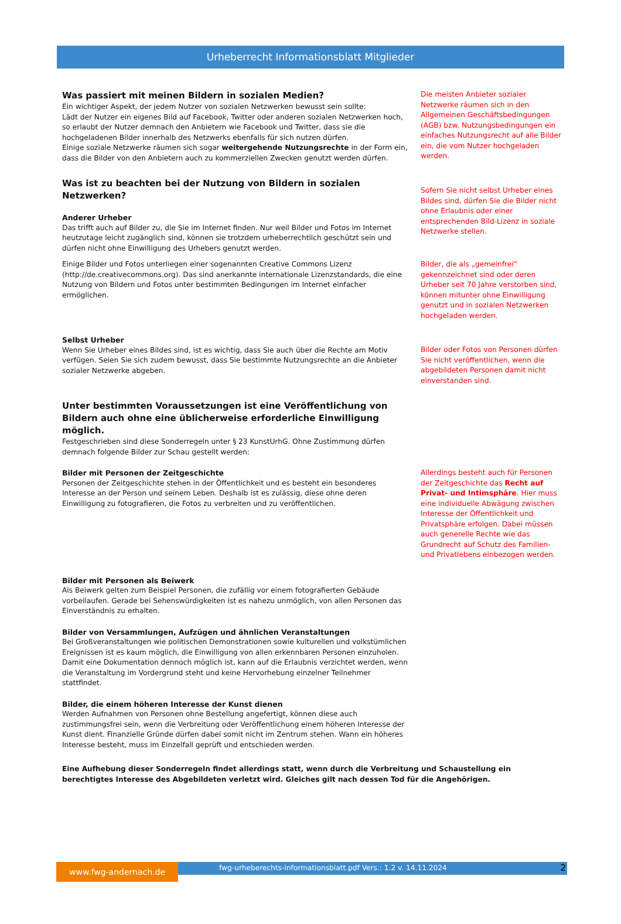Urheberrecht Informationsblatt Mitglieder
Was passiert mit meinen Bildern in sozialen Medien?
Ein wichtiger Aspekt, der jedem Nutzer von sozialen Netzwerken bewusst sein sollte:
Lädt der Nutzer ein eigenes Bild auf Facebook, Twitter oder anderen sozialen Netzwerken hoch, so erlaubt der Nutzer demnach den Anbietern wie Facebook und Twitter, dass sie die hochgeladenen Bilder innerhalb des Netzwerks ebenfalls für sich nutzen dürfen.
Einige soziale Netzwerke räumen sich sogar weitergehende Nutzungsrechte in der Form ein, dass die Bilder von den Anbietern auch zu kommerziellen Zwecken genutzt werden dürfen.
Die meisten Anbieter sozialer Netzwerke räumen sich in den Allgemeinen Geschäftsbedingungen (AGB) bzw. Nutzungsbedingungen ein einfaches Nutzungsrecht auf alle Bilder ein, die vom Nutzer hochgeladen werden.
Was ist zu beachten bei der Nutzung von Bildern in sozialen Netzwerken?
Anderer Urheber
Das trifft auch auf Bilder zu, die Sie im Internet finden. Nur weil Bilder und Fotos im Internet heutzutage leicht zugänglich sind, können sie trotzdem urheberrechtlich geschützt sein und dürfen nicht ohne Einwilligung des Urhebers genutzt werden.
Sofern Sie nicht selbst Urheber eines Bildes sind, dürfen Sie die Bilder nicht ohne Erlaubnis oder einer entsprechenden Bild-Lizenz in soziale Netzwerke stellen.
Einige Bilder und Fotos unterliegen einer sogenannten Creative Commons Lizenz (http://de.creativecommons.org). Das sind anerkannte internationale Lizenzstandards, die eine Nutzung von Bildern und Fotos unter bestimmten Bedingungen im Internet einfacher ermöglichen.
Bilder, die als „gemeinfrei“ gekennzeichnet sind oder deren Urheber seit 70 Jahre verstorben sind, können mitunter ohne Einwilligung genutzt und in sozialen Netzwerken hochgeladen werden.
Selbst Urheber
Wenn Sie Urheber eines Bildes sind, ist es wichtig, dass Sie auch über die Rechte am Motiv verfügen. Seien Sie sich zudem bewusst, dass Sie bestimmte Nutzungsrechte an die Anbieter sozialer Netzwerke abgeben.
Bilder oder Fotos von Personen dürfen Sie nicht veröffentlichen, wenn die abgebildeten Personen damit nicht einverstanden sind.
Unter bestimmten Voraussetzungen ist eine Veröffentlichung von Bildern auch ohne eine üblicherweise erforderliche Einwilligung möglich.
Festgeschrieben sind diese Sonderregeln unter § 23 KunstUrhG. Ohne Zustimmung dürfen demnach folgende Bilder zur Schau gestellt werden:
Bilder mit Personen der Zeitgeschichte
Personen der Zeitgeschichte stehen in der Öffentlichkeit und es besteht ein besonderes Interesse an der Person und seinem Leben. Deshalb ist es zulässig, diese ohne deren Einwilligung zu fotografieren, die Fotos zu verbreiten und zu veröffentlichen.
Allerdings besteht auch für Personen der Zeitgeschichte das Recht auf Privat- und Intimsphäre. Hier muss eine individuelle Abwägung zwischen Interesse der Öffentlichkeit und Privatsphäre erfolgen. Dabei müssen auch generelle Rechte wie das Grundrecht auf Schutz des Familien- und Privatlebens einbezogen werden.
Bilder mit Personen als Beiwerk
Als Beiwerk gelten zum Beispiel Personen, die zufällig vor einem fotografierten Gebäude vorbeilaufen. Gerade bei Sehenswürdigkeiten ist es nahezu unmöglich, von allen Personen das Einverständnis zu erhalten.
Bilder von Versammlungen, Aufzügen und ähnlichen Veranstaltungen
Bei Großveranstaltungen wie politischen Demonstrationen sowie kulturellen und volkstümlichen Ereignissen ist es kaum möglich, die Einwilligung von allen erkennbaren Personen einzuholen. Damit eine Dokumentation dennoch möglich ist, kann auf die Erlaubnis verzichtet werden, wenn die Veranstaltung im Vordergrund steht und keine Hervorhebung einzelner Teilnehmer stattfindet.
Bilder, die einem höheren Interesse der Kunst dienen
Werden Aufnahmen von Personen ohne Bestellung angefertigt, können diese auch zustimmungsfrei sein, wenn die Verbreitung oder Veröffentlichung einem höheren Interesse der Kunst dient. Finanzielle Gründe dürfen dabei somit nicht im Zentrum stehen. Wann ein höheres Interesse besteht, muss im Einzelfall geprüft und entschieden werden.
Eine Aufhebung dieser Sonderregeln findet allerdings statt, wenn durch die Verbreitung und Schaustellung ein berechtigtes Interesse des Abgebildeten verletzt wird. Gleiches gilt nach dessen Tod für die Angehörigen.
www.fwg-andernach.de
fwg-urheberechts-informationsblatt.pdf Vers.: 1.2 v. 14.11.2024 2